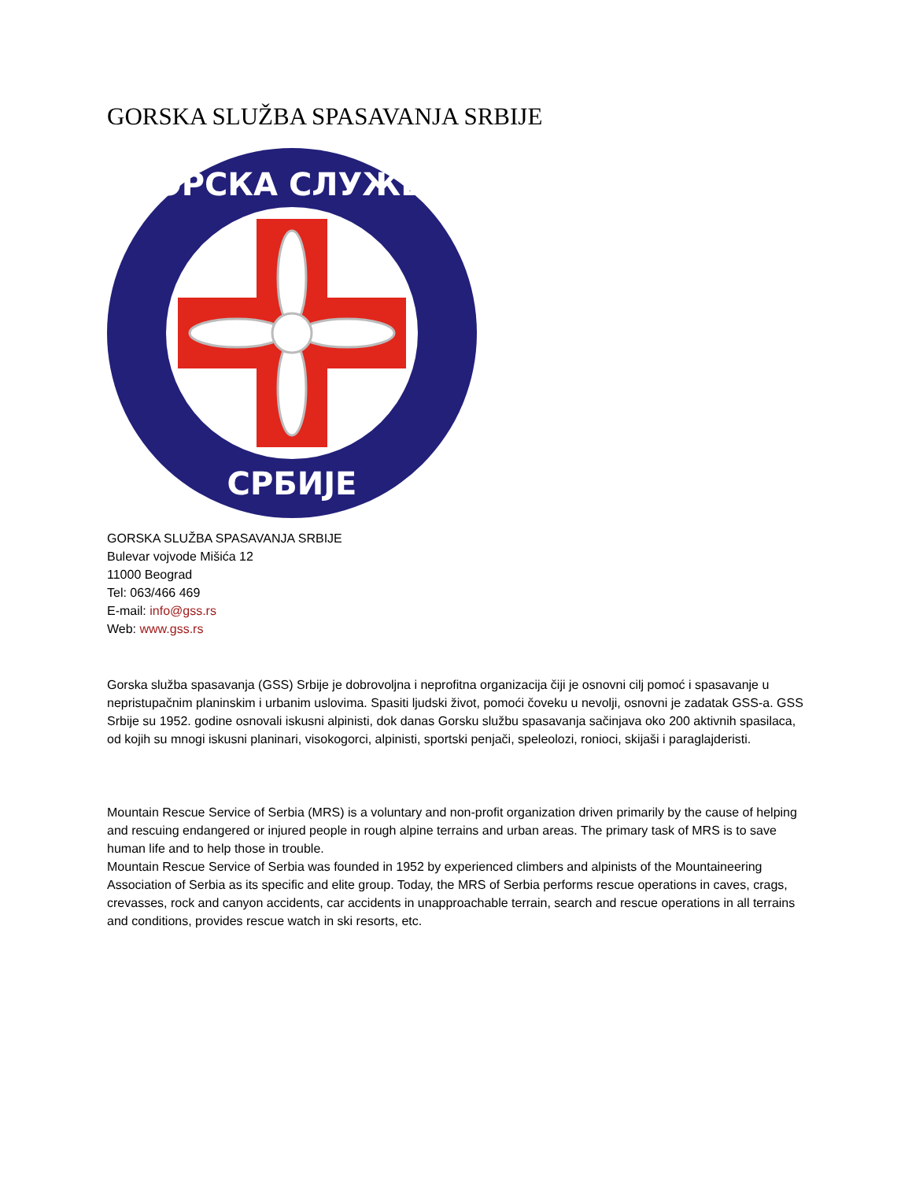GORSKA SLUŽBA SPASAVANJA SRBIJE
ГОРСКА СЛУЖБА
СРБИЈЕ
GORSKA SLUŽBA SPASAVANJA SRBIJE
Bulevar vojvode Mišića 12
11000 Beograd
Tel: 063/466 469
E-mail: info@gss.rs
Web: www.gss.rs
Gorska služba spasavanja (GSS) Srbije je dobrovoljna i neprofitna organizacija čiji je osnovni cilj pomoć i spasavanje u nepristupačnim planinskim i urbanim uslovima. Spasiti ljudski život, pomoći čoveku u nevolji, osnovni je zadatak GSS-a. GSS Srbije su 1952. godine osnovali iskusni alpinisti, dok danas Gorsku službu spasavanja sačinjava oko 200 aktivnih spasilaca, od kojih su mnogi iskusni planinari, visokogorci, alpinisti, sportski penjači, speleolozi, ronioci, skijaši i paraglajderisti.
Mountain Rescue Service of Serbia (MRS) is a voluntary and non-profit organization driven primarily by the cause of helping and rescuing endangered or injured people in rough alpine terrains and urban areas. The primary task of MRS is to save human life and to help those in trouble.
Mountain Rescue Service of Serbia was founded in 1952 by experienced climbers and alpinists of the Mountaineering Association of Serbia as its specific and elite group. Today, the MRS of Serbia performs rescue operations in caves, crags, crevasses, rock and canyon accidents, car accidents in unapproachable terrain, search and rescue operations in all terrains and conditions, provides rescue watch in ski resorts, etc.